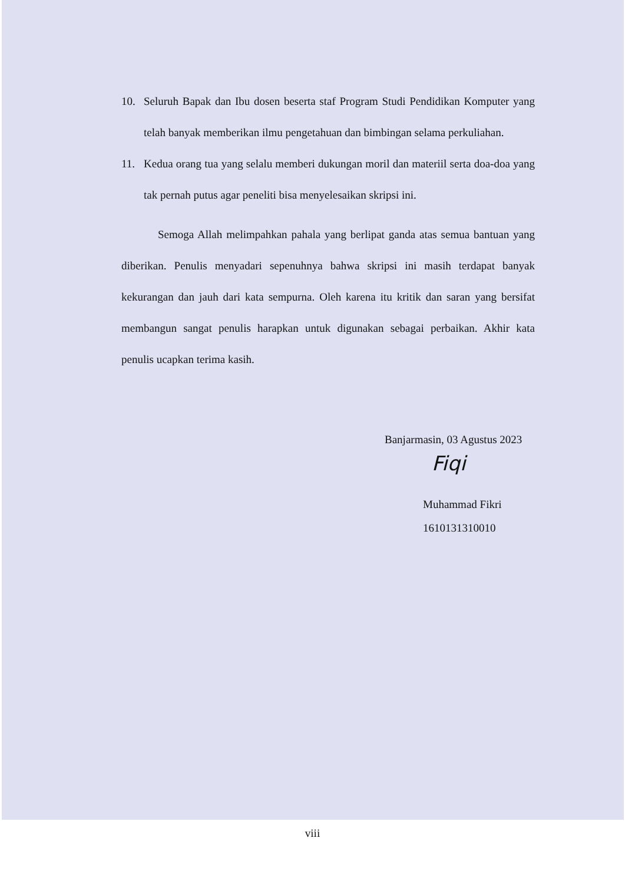10. Seluruh Bapak dan Ibu dosen beserta staf Program Studi Pendidikan Komputer yang telah banyak memberikan ilmu pengetahuan dan bimbingan selama perkuliahan.
11. Kedua orang tua yang selalu memberi dukungan moril dan materiil serta doa-doa yang tak pernah putus agar peneliti bisa menyelesaikan skripsi ini.
Semoga Allah melimpahkan pahala yang berlipat ganda atas semua bantuan yang diberikan. Penulis menyadari sepenuhnya bahwa skripsi ini masih terdapat banyak kekurangan dan jauh dari kata sempurna. Oleh karena itu kritik dan saran yang bersifat membangun sangat penulis harapkan untuk digunakan sebagai perbaikan. Akhir kata penulis ucapkan terima kasih.
Banjarmasin, 03 Agustus 2023
Fiqi
Muhammad Fikri
1610131310010
viii